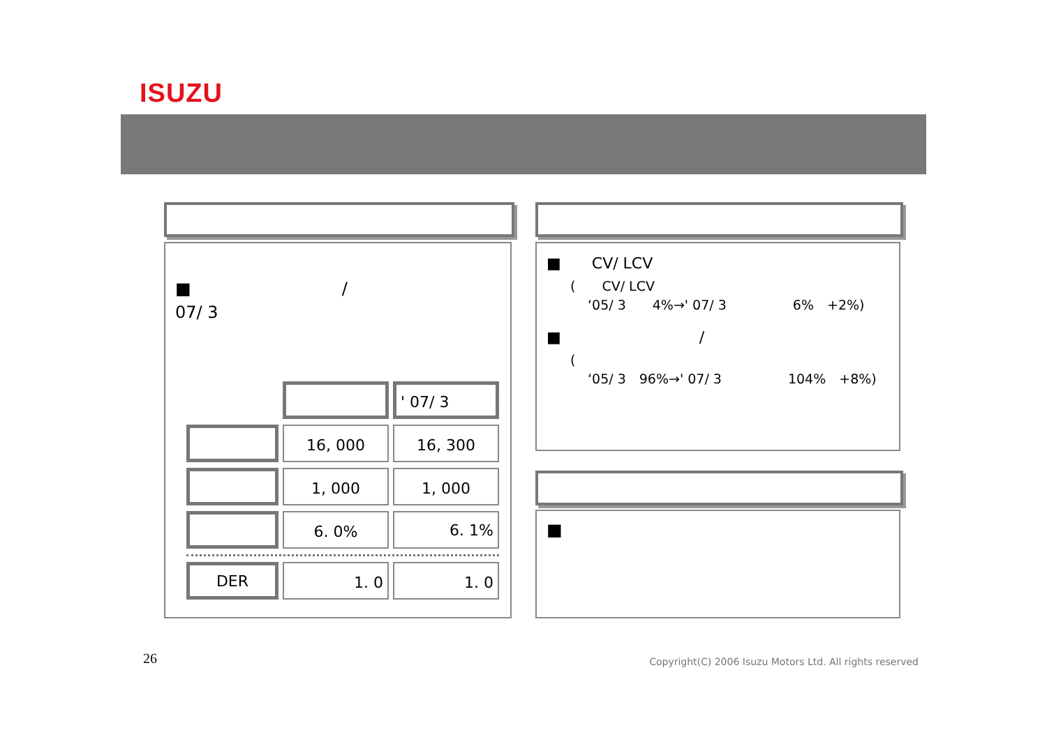ISUZU
　　　　　　　　　
　　　　　　　　　　
■　　　　　　　　　/　　　　　　　　　　　　　' 07/ 3　　　　　　　　　　　　　　　　　　　　
| | | ' 07/ 3 |
| | 16, 000 | 16, 300 |
| | 1, 000 | 1, 000 |
| | 6. 0% | 6. 1% |
| DER | 1. 0 | 1. 0 |
　　　　　　　　　
■　　CV/ LCV　　　　　　　　　　　　　　　　　　　　　　　　　　　
(　　CV/ LCV　　　　　　　　
　 ‘05/ 3　　4%→' 07/ 3　　　　　6%　+2%)
■　　　　　　　　　/　　　　　　　　　　　　　　
(　　　　　　　　
　 ‘05/ 3　96%→' 07/ 3　　　　　104%　+8%)
　　　　　　　
■　　　　　　　　　　　　　　　　　　　　　　　　　　　　　　　　　　　　　　　
26
Copyright(C) 2006 Isuzu Motors Ltd. All rights reserved